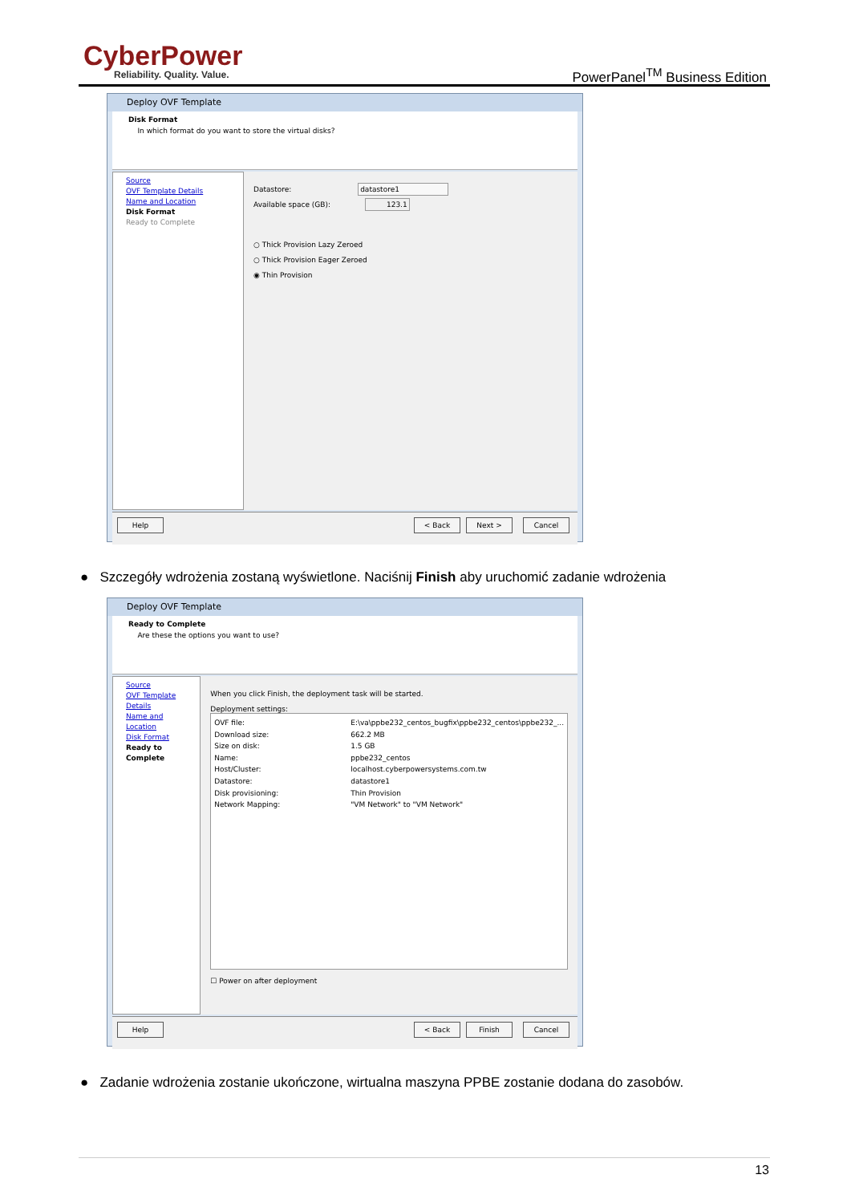CyberPower
Reliability. Quality. Value. PowerPanel<sup>TM</sup> Business Edition
Deploy OVF Template
Disk Format
In which format do you want to store the virtual disks?
Source
OVF Template Details
Name and Location
Disk Format
Ready to Complete
Datastore: datastore1
Available space (GB): 123.1
○ Thick Provision Lazy Zeroed
○ Thick Provision Eager Zeroed
◉ Thin Provision
Help < Back Next > Cancel
● Szczegóły wdrożenia zostaną wyświetlone. Naciśnij Finish aby uruchomić zadanie wdrożenia
Deploy OVF Template
Ready to Complete
Are these the options you want to use?
Source
OVF Template Details
Name and Location
Disk Format
Ready to Complete
When you click Finish, the deployment task will be started.
Deployment settings:
OVF file: E:\va\ppbe232_centos_bugfix\ppbe232_centos\ppbe232_... Download size: 662.2 MB Size on disk: 1.5 GB Name: ppbe232_centos Host/Cluster: localhost.cyberpowersystems.com.tw Datastore: datastore1 Disk provisioning: Thin Provision Network Mapping: "VM Network" to "VM Network"
☐ Power on after deployment
Help < Back Finish Cancel
● Zadanie wdrożenia zostanie ukończone, wirtualna maszyna PPBE zostanie dodana do zasobów.
13